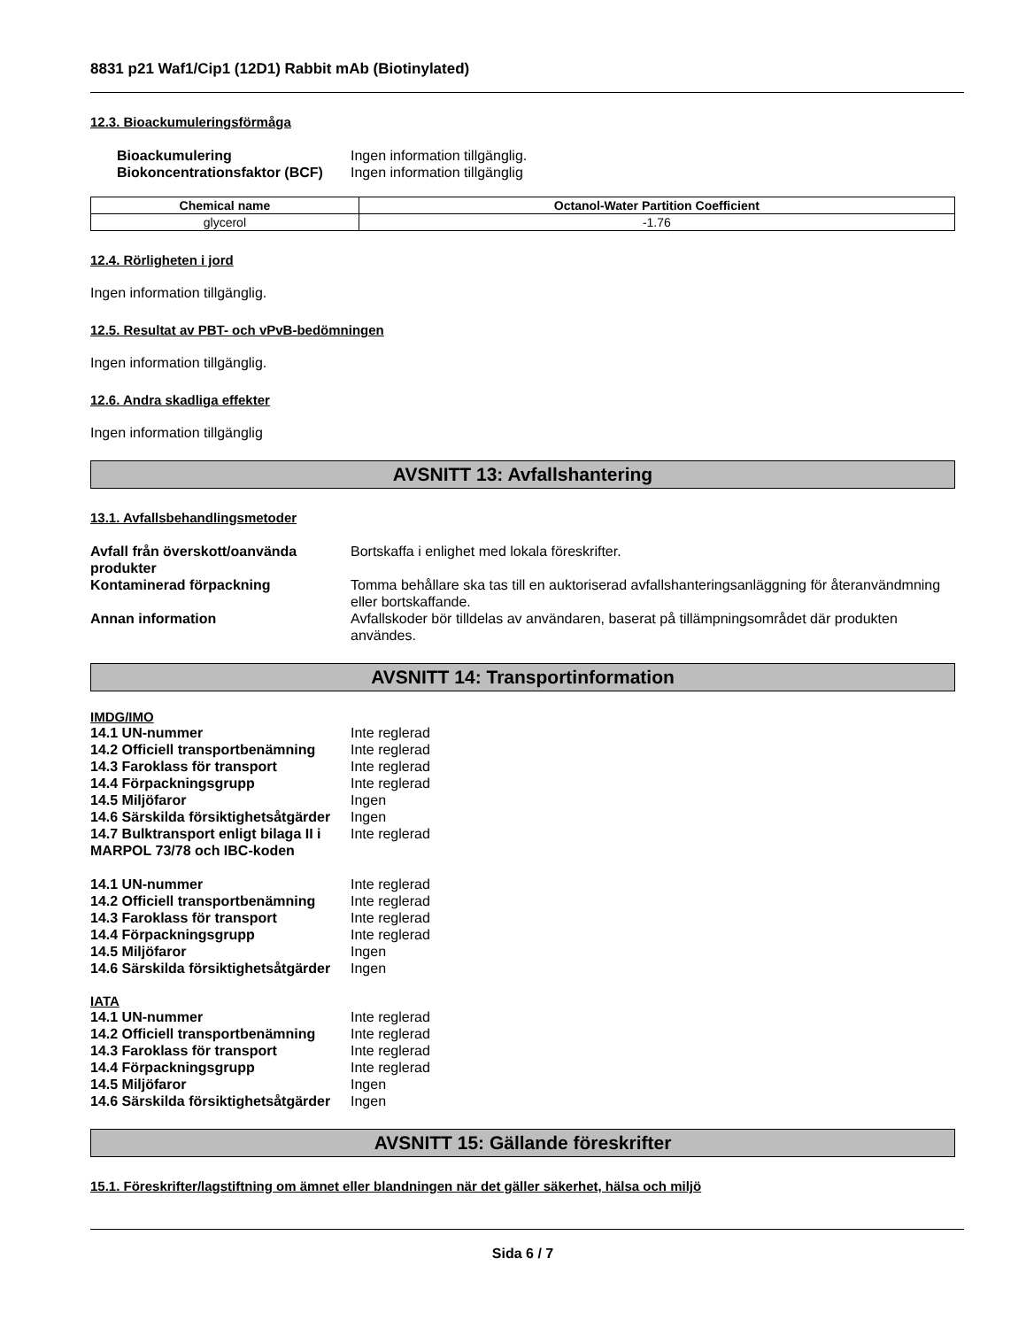8831 p21 Waf1/Cip1 (12D1) Rabbit mAb (Biotinylated)
12.3. Bioackumuleringsförmåga
| Bioackumulering | Ingen information tillgänglig. |
| Biokoncentrationsfaktor (BCF) | Ingen information tillgänglig |
| Chemical name | Octanol-Water Partition Coefficient |
| --- | --- |
| glycerol | -1.76 |
12.4. Rörligheten i jord
Ingen information tillgänglig.
12.5. Resultat av PBT- och vPvB-bedömningen
Ingen information tillgänglig.
12.6. Andra skadliga effekter
Ingen information tillgänglig
AVSNITT 13: Avfallshantering
13.1. Avfallsbehandlingsmetoder
| Avfall från överskott/oanvända produkter | Bortskaffa i enlighet med lokala föreskrifter. |
| Kontaminerad förpackning | Tomma behållare ska tas till en auktoriserad avfallshanteringsanläggning för återanvändmning eller bortskaffande. |
| Annan information | Avfallskoder bör tilldelas av användaren, baserat på tillämpningsområdet där produkten användes. |
AVSNITT 14: Transportinformation
IMDG/IMO
| 14.1 UN-nummer | Inte reglerad |
| 14.2 Officiell transportbenämning | Inte reglerad |
| 14.3 Faroklass för transport | Inte reglerad |
| 14.4 Förpackningsgrupp | Inte reglerad |
| 14.5 Miljöfaror | Ingen |
| 14.6 Särskilda försiktighetsåtgärder | Ingen |
| 14.7 Bulktransport enligt bilaga II i MARPOL 73/78 och IBC-koden | Inte reglerad |
| 14.1 UN-nummer | Inte reglerad |
| 14.2 Officiell transportbenämning | Inte reglerad |
| 14.3 Faroklass för transport | Inte reglerad |
| 14.4 Förpackningsgrupp | Inte reglerad |
| 14.5 Miljöfaror | Ingen |
| 14.6 Särskilda försiktighetsåtgärder | Ingen |
IATA
| 14.1 UN-nummer | Inte reglerad |
| 14.2 Officiell transportbenämning | Inte reglerad |
| 14.3 Faroklass för transport | Inte reglerad |
| 14.4 Förpackningsgrupp | Inte reglerad |
| 14.5 Miljöfaror | Ingen |
| 14.6 Särskilda försiktighetsåtgärder | Ingen |
AVSNITT 15: Gällande föreskrifter
15.1. Föreskrifter/lagstiftning om ämnet eller blandningen när det gäller säkerhet, hälsa och miljö
Sida 6 / 7